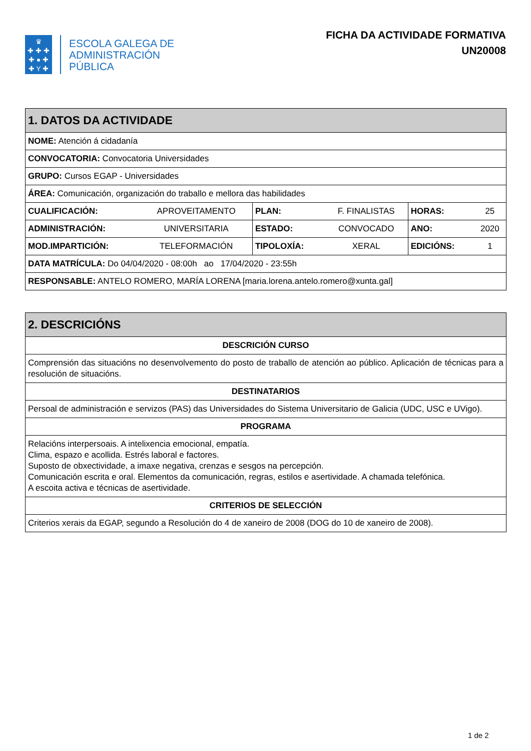♛
✚ ✚ ✚
✚ ● ✚
✚ Y ✚
ESCOLA GALEGA DE
ADMINISTRACIÓN
PÚBLICA
FICHA DA ACTIVIDADE FORMATIVA
UN20008
| 1. DATOS DA ACTIVIDADE | | | | | |
| --- | --- | --- | --- | --- | --- |
| NOME: Atención á cidadanía | | | | | |
| CONVOCATORIA: Convocatoria Universidades | | | | | |
| GRUPO: Cursos EGAP - Universidades | | | | | |
| ÁREA: Comunicación, organización do traballo e mellora das habilidades | | | | | |
| CUALIFICACIÓN: | APROVEITAMENTO | PLAN: | F. FINALISTAS | HORAS: | 25 |
| ADMINISTRACIÓN: | UNIVERSITARIA | ESTADO: | CONVOCADO | ANO: | 2020 |
| MOD.IMPARTICIÓN: | TELEFORMACIÓN | TIPOLOXÍA: | XERAL | EDICIÓNS: | 1 |
| DATA MATRÍCULA: Do 04/04/2020 - 08:00h ao 17/04/2020 - 23:55h | | | | | |
| RESPONSABLE: ANTELO ROMERO, MARÍA LORENA [maria.lorena.antelo.romero@xunta.gal] | | | | | |
| 2. DESCRICIÓNS |
| --- |
| DESCRICIÓN CURSO |
| Comprensión das situacións no desenvolvemento do posto de traballo de atención ao público. Aplicación de técnicas para a resolución de situacións. |
| DESTINATARIOS |
| Persoal de administración e servizos (PAS) das Universidades do Sistema Universitario de Galicia (UDC, USC e UVigo). |
| PROGRAMA |
| Relacións interpersoais. A intelixencia emocional, empatía. Clima, espazo e acollida. Estrés laboral e factores. Suposto de obxectividade, a imaxe negativa, crenzas e sesgos na percepción. Comunicación escrita e oral. Elementos da comunicación, regras, estilos e asertividade. A chamada telefónica. A escoita activa e técnicas de asertividade. |
| CRITERIOS DE SELECCIÓN |
| Criterios xerais da EGAP, segundo a Resolución do 4 de xaneiro de 2008 (DOG do 10 de xaneiro de 2008). |
1 de 2